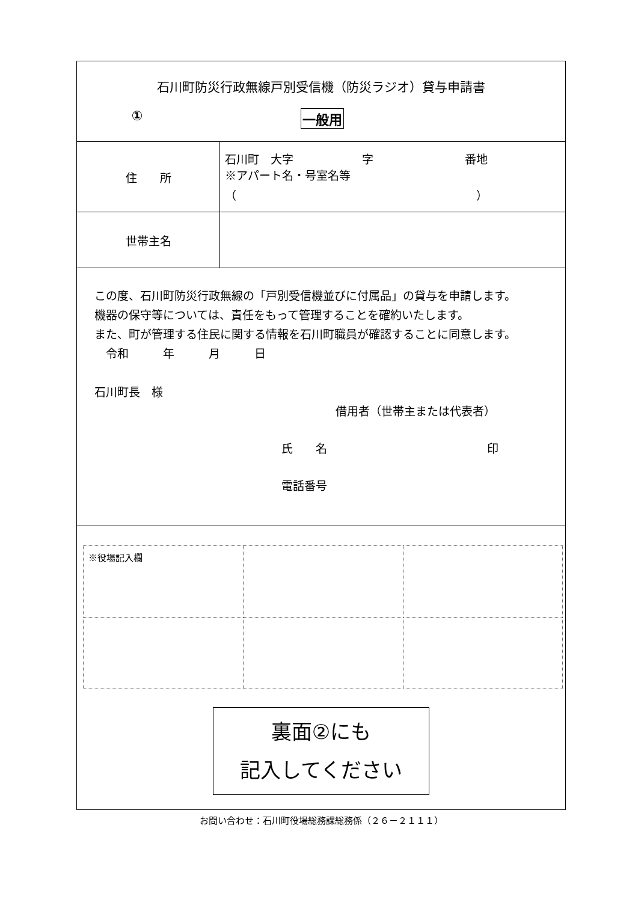| 石川町防災行政無線戸別受信機（防災ラジオ）貸与申請書 ① 一般用 | |
| 住 所 | 石川町 大字 字 番地 ※アパート名・号室名等 （ ） |
| 世帯主名 | |
| この度、石川町防災行政無線の「戸別受信機並びに付属品」の貸与を申請します。 機器の保守等については、責任をもって管理することを確約いたします。 また、町が管理する住民に関する情報を石川町職員が確認することに同意します。 令和 年 月 日 石川町長 様 借用者（世帯主または代表者） 氏 名 印 電話番号 | |
| / ※役場記入欄 / / / 裏面②にも 記入してください | |
お問い合わせ：石川町役場総務課総務係（２６－２１１１）